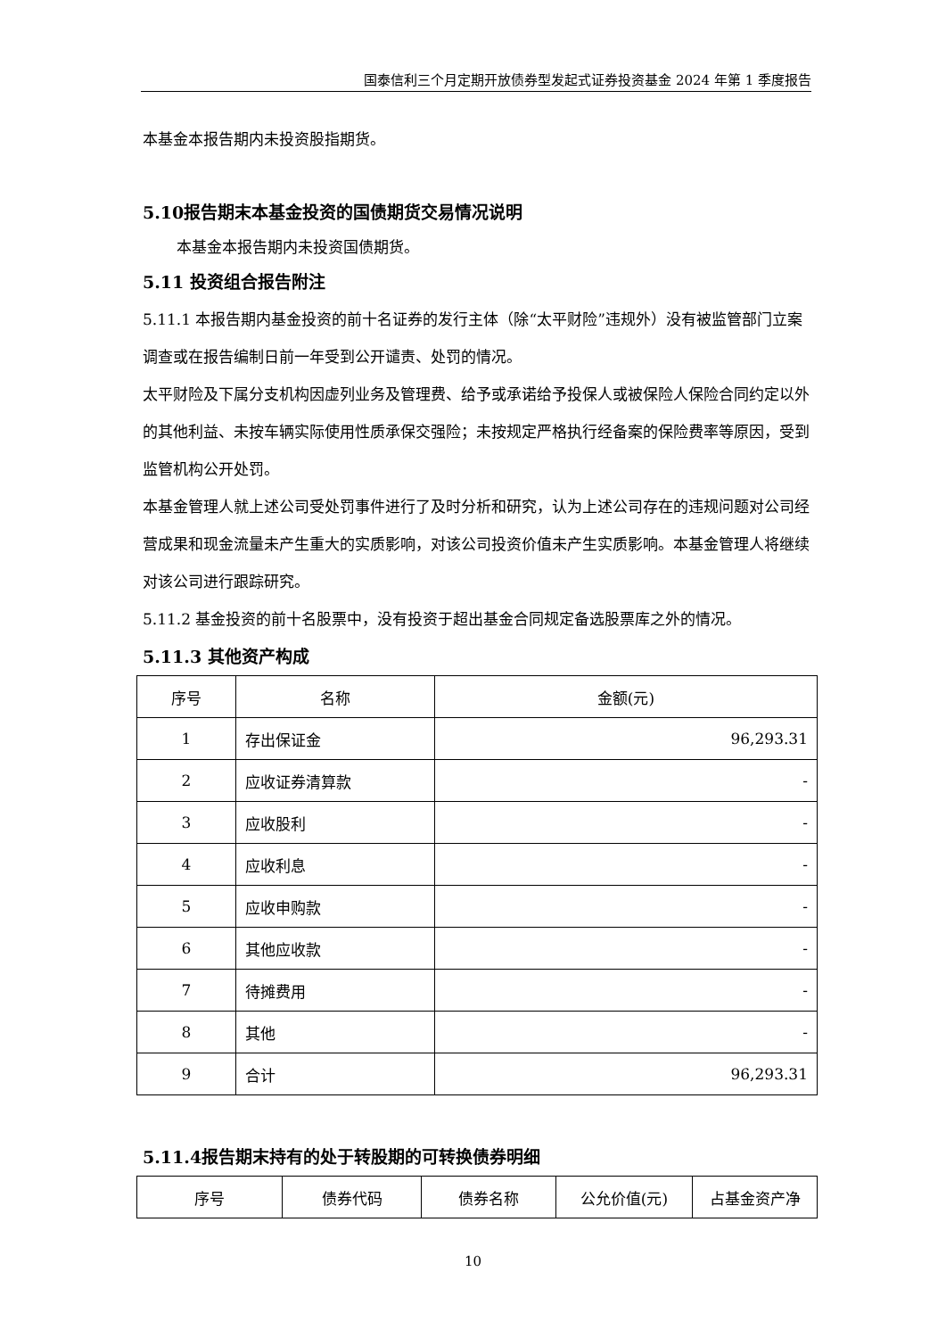国泰信利三个月定期开放债券型发起式证券投资基金 2024 年第 1 季度报告
本基金本报告期内未投资股指期货。
5.10报告期末本基金投资的国债期货交易情况说明
本基金本报告期内未投资国债期货。
5.11 投资组合报告附注
5.11.1 本报告期内基金投资的前十名证券的发行主体（除“太平财险”违规外）没有被监管部门立案调查或在报告编制日前一年受到公开谴责、处罚的情况。
太平财险及下属分支机构因虚列业务及管理费、给予或承诺给予投保人或被保险人保险合同约定以外的其他利益、未按车辆实际使用性质承保交强险；未按规定严格执行经备案的保险费率等原因，受到监管机构公开处罚。
本基金管理人就上述公司受处罚事件进行了及时分析和研究，认为上述公司存在的违规问题对公司经营成果和现金流量未产生重大的实质影响，对该公司投资价值未产生实质影响。本基金管理人将继续对该公司进行跟踪研究。
5.11.2 基金投资的前十名股票中，没有投资于超出基金合同规定备选股票库之外的情况。
5.11.3 其他资产构成
| 序号 | 名称 | 金额(元) |
| --- | --- | --- |
| 1 | 存出保证金 | 96,293.31 |
| 2 | 应收证券清算款 | - |
| 3 | 应收股利 | - |
| 4 | 应收利息 | - |
| 5 | 应收申购款 | - |
| 6 | 其他应收款 | - |
| 7 | 待摊费用 | - |
| 8 | 其他 | - |
| 9 | 合计 | 96,293.31 |
5.11.4报告期末持有的处于转股期的可转换债券明细
| 序号 | 债券代码 | 债券名称 | 公允价值(元) | 占基金资产净 |
| --- | --- | --- | --- | --- |
10